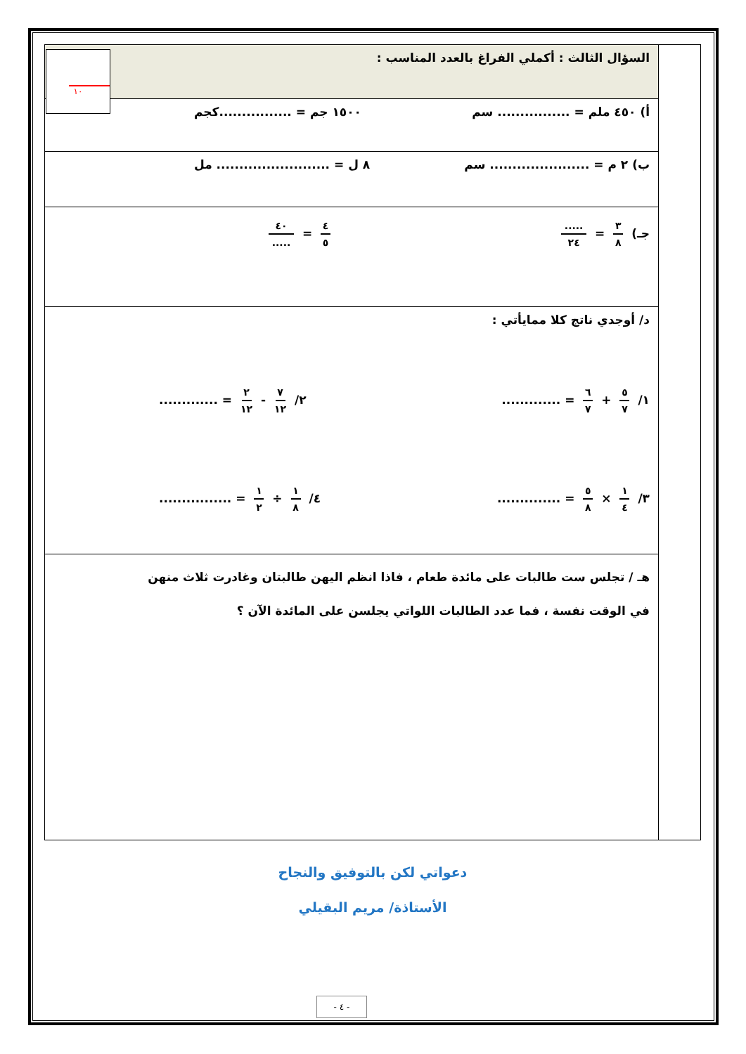١٠
| | السؤال الثالث : أكملي الفراغ بالعدد المناسب : |
| | أ) ٤٥٠ ملم = ................ سم ١٥٠٠ جم = ................كجم |
| | ب) ٢ م = ...................... سم ٨ ل = ......................... مل |
| | جـ) ٣ ٨ = ..... ٢٤ ٤ ٥ = ٤٠ ..... |
| | د/ أوجدي ناتج كلا ممايأتي : ١/ ٥ ٧ + ٦ ٧ = ............. ٢/ ٧ ١٢ - ٢ ١٢ = ............. ٣/ ١ ٤ × ٥ ٨ = .............. ٤/ ١ ٨ ÷ ١ ٢ = ................ |
| | هـ / تجلس ست طالبات على مائدة طعام ، فاذا انظم اليهن طالبتان وغادرت ثلاث منهن في الوقت نفسة ، فما عدد الطالبات اللواتي يجلسن على المائدة الآن ؟ |
دعواتي لكن بالتوفيق والنجاح
الأستاذة/ مريم البقيلي
- ٤ -